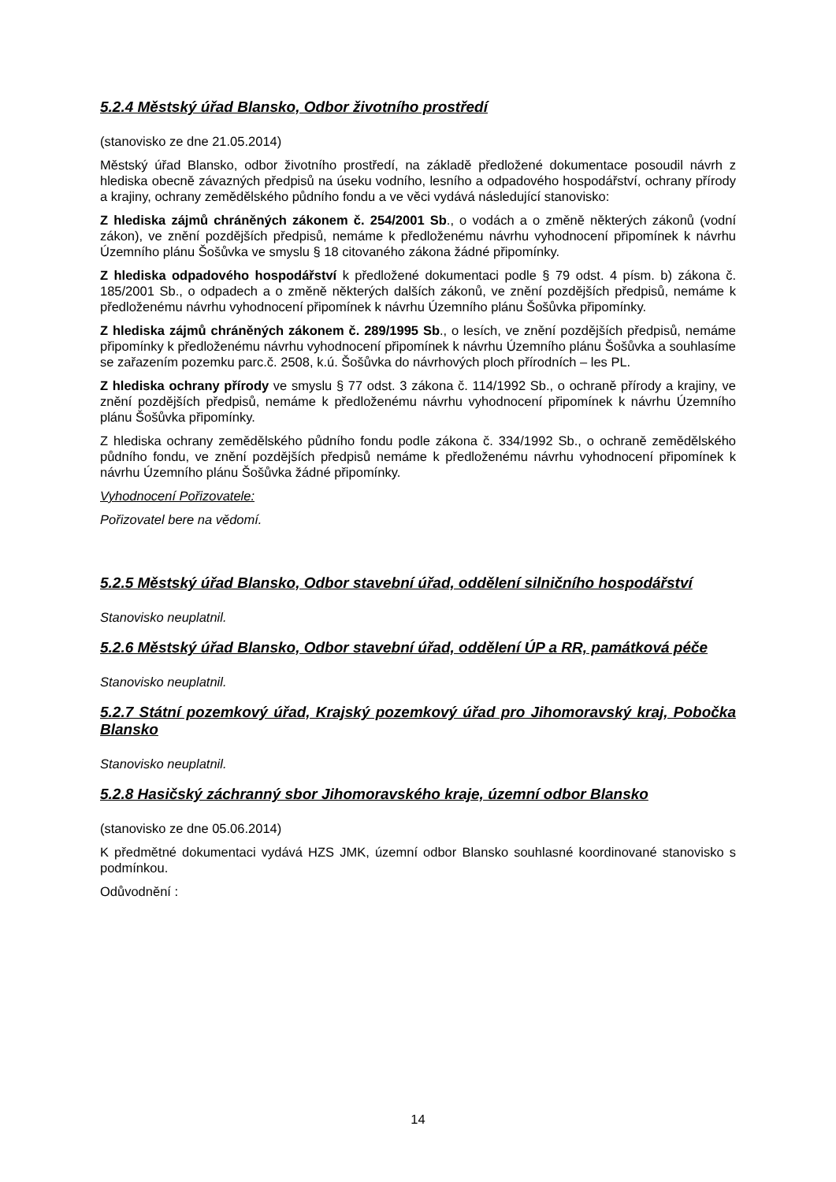5.2.4 Městský úřad Blansko, Odbor životního prostředí
(stanovisko ze dne 21.05.2014)
Městský úřad Blansko, odbor životního prostředí, na základě předložené dokumentace posoudil návrh z hlediska obecně závazných předpisů na úseku vodního, lesního a odpadového hospodářství, ochrany přírody a krajiny, ochrany zemědělského půdního fondu a ve věci vydává následující stanovisko:
Z hlediska zájmů chráněných zákonem č. 254/2001 Sb., o vodách a o změně některých zákonů (vodní zákon), ve znění pozdějších předpisů, nemáme k předloženému návrhu vyhodnocení připomínek k návrhu Územního plánu Šošůvka ve smyslu § 18 citovaného zákona žádné připomínky.
Z hlediska odpadového hospodářství k předložené dokumentaci podle § 79 odst. 4 písm. b) zákona č. 185/2001 Sb., o odpadech a o změně některých dalších zákonů, ve znění pozdějších předpisů, nemáme k předloženému návrhu vyhodnocení připomínek k návrhu Územního plánu Šošůvka připomínky.
Z hlediska zájmů chráněných zákonem č. 289/1995 Sb., o lesích, ve znění pozdějších předpisů, nemáme připomínky k předloženému návrhu vyhodnocení připomínek k návrhu Územního plánu Šošůvka a souhlasíme se zařazením pozemku parc.č. 2508, k.ú. Šošůvka do návrhových ploch přírodních – les PL.
Z hlediska ochrany přírody ve smyslu § 77 odst. 3 zákona č. 114/1992 Sb., o ochraně přírody a krajiny, ve znění pozdějších předpisů, nemáme k předloženému návrhu vyhodnocení připomínek k návrhu Územního plánu Šošůvka připomínky.
Z hlediska ochrany zemědělského půdního fondu podle zákona č. 334/1992 Sb., o ochraně zemědělského půdního fondu, ve znění pozdějších předpisů nemáme k předloženému návrhu vyhodnocení připomínek k návrhu Územního plánu Šošůvka žádné připomínky.
Vyhodnocení Pořizovatele:
Pořizovatel bere na vědomí.
5.2.5 Městský úřad Blansko, Odbor stavební úřad, oddělení silničního hospodářství
Stanovisko neuplatnil.
5.2.6 Městský úřad Blansko, Odbor stavební úřad, oddělení ÚP a RR, památková péče
Stanovisko neuplatnil.
5.2.7 Státní pozemkový úřad, Krajský pozemkový úřad pro Jihomoravský kraj, Pobočka Blansko
Stanovisko neuplatnil.
5.2.8 Hasičský záchranný sbor Jihomoravského kraje, územní odbor Blansko
(stanovisko ze dne 05.06.2014)
K předmětné dokumentaci vydává HZS JMK, územní odbor Blansko souhlasné koordinované stanovisko s podmínkou.
Odůvodnění :
14